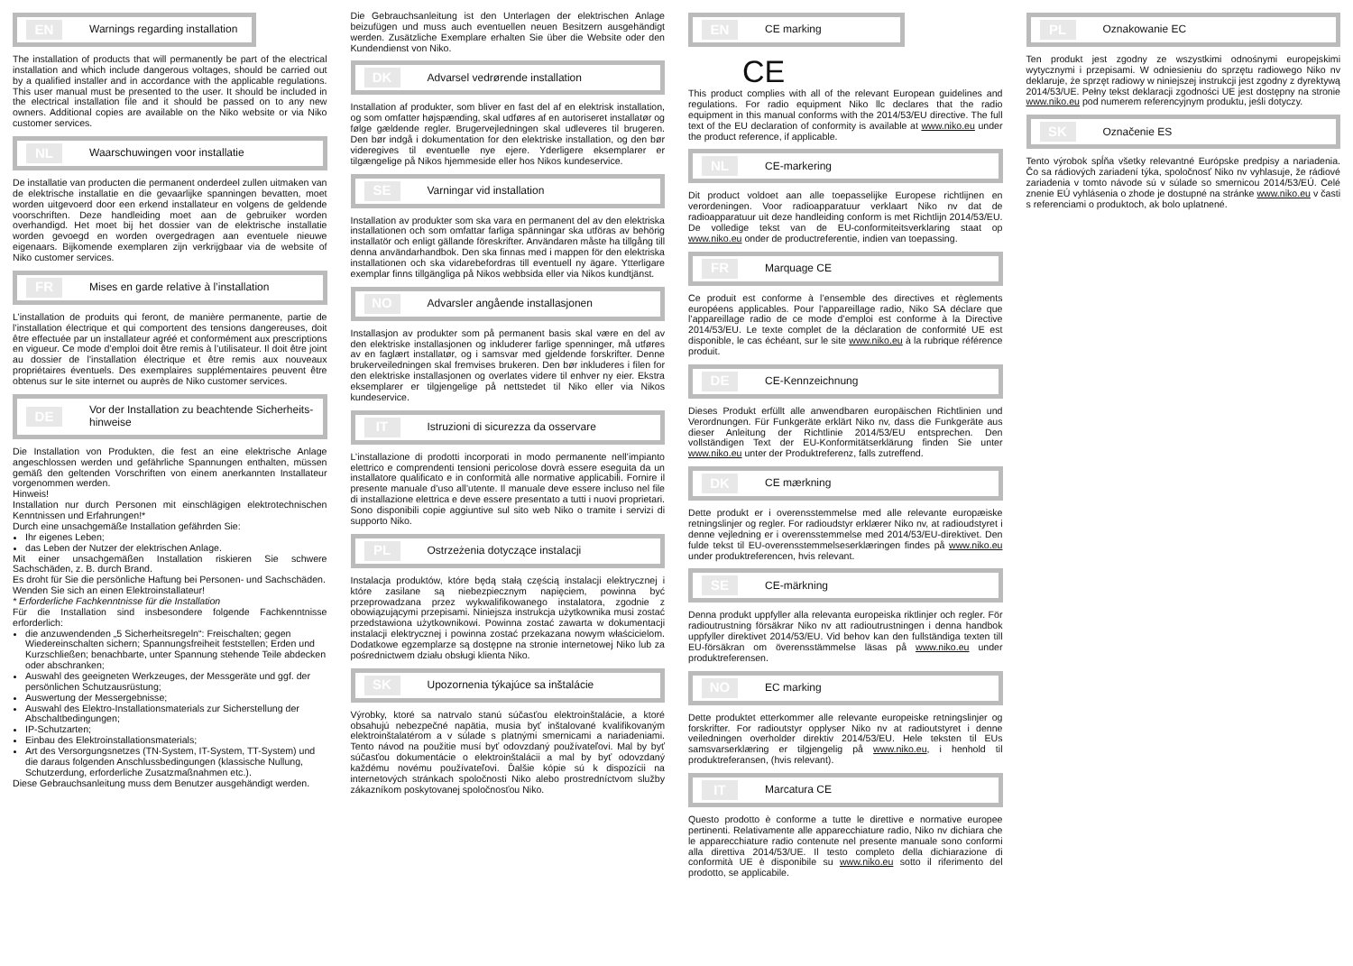EN Warnings regarding installation
The installation of products that will permanently be part of the electrical installation and which include dangerous voltages, should be carried out by a qualified installer and in accordance with the applicable regulations. This user manual must be presented to the user. It should be included in the electrical installation file and it should be passed on to any new owners. Additional copies are available on the Niko website or via Niko customer services.
NL Waarschuwingen voor installatie
De installatie van producten die permanent onderdeel zullen uitmaken van de elektrische installatie en die gevaarlijke spanningen bevatten, moet worden uitgevoerd door een erkend installateur en volgens de geldende voorschriften. Deze handleiding moet aan de gebruiker worden overhandigd. Het moet bij het dossier van de elektrische installatie worden gevoegd en worden overgedragen aan eventuele nieuwe eigenaars. Bijkomende exemplaren zijn verkrijgbaar via de website of Niko customer services.
FR Mises en garde relative à l’installation
L’installation de produits qui feront, de manière permanente, partie de l’installation électrique et qui comportent des tensions dangereuses, doit être effectuée par un installateur agréé et conformément aux prescriptions en vigueur. Ce mode d’emploi doit être remis à l’utilisateur. Il doit être joint au dossier de l’installation électrique et être remis aux nouveaux propriétaires éventuels. Des exemplaires supplémentaires peuvent être obtenus sur le site internet ou auprès de Niko customer services.
DE Vor der Installation zu beachtende Sicherheits-
hinweise
Die Installation von Produkten, die fest an eine elektrische Anlage angeschlossen werden und gefährliche Spannungen enthalten, müssen gemäß den geltenden Vorschriften von einem anerkannten Installateur vorgenommen werden.
Hinweis!
Installation nur durch Personen mit einschlägigen elektrotechnischen Kenntnissen und Erfahrungen!*
Durch eine unsachgemäße Installation gefährden Sie:
Ihr eigenes Leben;
das Leben der Nutzer der elektrischen Anlage.
Mit einer unsachgemäßen Installation riskieren Sie schwere Sachschäden, z. B. durch Brand.
Es droht für Sie die persönliche Haftung bei Personen- und Sachschäden.
Wenden Sie sich an einen Elektroinstallateur!
* Erforderliche Fachkenntnisse für die Installation
Für die Installation sind insbesondere folgende Fachkenntnisse erforderlich:
die anzuwendenden „5 Sicherheitsregeln“: Freischalten; gegen Wiedereinschalten sichern; Spannungsfreiheit feststellen; Erden und Kurzschließen; benachbarte, unter Spannung stehende Teile abdecken oder abschranken;
Auswahl des geeigneten Werkzeuges, der Messgeräte und ggf. der persönlichen Schutzausrüstung;
Auswertung der Messergebnisse;
Auswahl des Elektro-Installationsmaterials zur Sicherstellung der Abschaltbedingungen;
IP-Schutzarten;
Einbau des Elektroinstallationsmaterials;
Art des Versorgungsnetzes (TN-System, IT-System, TT-System) und die daraus folgenden Anschlussbedingungen (klassische Nullung, Schutzerdung, erforderliche Zusatzmaßnahmen etc.).
Diese Gebrauchsanleitung muss dem Benutzer ausgehändigt werden.
Die Gebrauchsanleitung ist den Unterlagen der elektrischen Anlage beizufügen und muss auch eventuellen neuen Besitzern ausgehändigt werden. Zusätzliche Exemplare erhalten Sie über die Website oder den Kundendienst von Niko.
DK Advarsel vedrørende installation
Installation af produkter, som bliver en fast del af en elektrisk installation, og som omfatter højspænding, skal udføres af en autoriseret installatør og følge gældende regler. Brugervejledningen skal udleveres til brugeren. Den bør indgå i dokumentation for den elektriske installation, og den bør videregives til eventuelle nye ejere. Yderligere eksemplarer er tilgængelige på Nikos hjemmeside eller hos Nikos kundeservice.
SE Varningar vid installation
Installation av produkter som ska vara en permanent del av den elektriska installationen och som omfattar farliga spänningar ska utföras av behörig installatör och enligt gällande föreskrifter. Användaren måste ha tillgång till denna användarhandbok. Den ska finnas med i mappen för den elektriska installationen och ska vidarebefordras till eventuell ny ägare. Ytterligare exemplar finns tillgängliga på Nikos webbsida eller via Nikos kundtjänst.
NO Advarsler angående installasjonen
Installasjon av produkter som på permanent basis skal være en del av den elektriske installasjonen og inkluderer farlige spenninger, må utføres av en faglært installatør, og i samsvar med gjeldende forskrifter. Denne brukerveiledningen skal fremvises brukeren. Den bør inkluderes i filen for den elektriske installasjonen og overlates videre til enhver ny eier. Ekstra eksemplarer er tilgjengelige på nettstedet til Niko eller via Nikos kundeservice.
IT Istruzioni di sicurezza da osservare
L’installazione di prodotti incorporati in modo permanente nell’impianto elettrico e comprendenti tensioni pericolose dovrà essere eseguita da un installatore qualificato e in conformità alle normative applicabili. Fornire il presente manuale d’uso all’utente. Il manuale deve essere incluso nel file di installazione elettrica e deve essere presentato a tutti i nuovi proprietari. Sono disponibili copie aggiuntive sul sito web Niko o tramite i servizi di supporto Niko.
PL Ostrzeżenia dotyczące instalacji
Instalacja produktów, które będą stałą częścią instalacji elektrycznej i które zasilane są niebezpiecznym napięciem, powinna być przeprowadzana przez wykwalifikowanego instalatora, zgodnie z obowiązującymi przepisami. Niniejsza instrukcja użytkownika musi zostać przedstawiona użytkownikowi. Powinna zostać zawarta w dokumentacji instalacji elektrycznej i powinna zostać przekazana nowym właścicielom. Dodatkowe egzemplarze są dostępne na stronie internetowej Niko lub za pośrednictwem działu obsługi klienta Niko.
SK Upozornenia týkajúce sa inštalácie
Výrobky, ktoré sa natrvalo stanú súčasťou elektroinštalácie, a ktoré obsahujú nebezpečné napätia, musia byť inštalované kvalifikovaným elektroinštalatérom a v súlade s platnými smernicami a nariadeniami. Tento návod na použitie musí byť odovzdaný používateľovi. Mal by byť súčasťou dokumentácie o elektroinštalácii a mal by byť odovzdaný každému novému používateľovi. Ďalšie kópie sú k dispozícii na internetových stránkach spoločnosti Niko alebo prostredníctvom služby zákazníkom poskytovanej spoločnosťou Niko.
EN CE marking
CE
This product complies with all of the relevant European guidelines and regulations. For radio equipment Niko llc declares that the radio equipment in this manual conforms with the 2014/53/EU directive. The full text of the EU declaration of conformity is available at www.niko.eu under the product reference, if applicable.
NL CE-markering
Dit product voldoet aan alle toepasselijke Europese richtlijnen en verordeningen. Voor radioapparatuur verklaart Niko nv dat de radioapparatuur uit deze handleiding conform is met Richtlijn 2014/53/EU. De volledige tekst van de EU-conformiteitsverklaring staat op www.niko.eu onder de productreferentie, indien van toepassing.
FR Marquage CE
Ce produit est conforme à l’ensemble des directives et règlements européens applicables. Pour l’appareillage radio, Niko SA déclare que l’appareillage radio de ce mode d’emploi est conforme à la Directive 2014/53/EU. Le texte complet de la déclaration de conformité UE est disponible, le cas échéant, sur le site www.niko.eu à la rubrique référence produit.
DE CE-Kennzeichnung
Dieses Produkt erfüllt alle anwendbaren europäischen Richtlinien und Verordnungen. Für Funkgeräte erklärt Niko nv, dass die Funkgeräte aus dieser Anleitung der Richtlinie 2014/53/EU entsprechen. Den vollständigen Text der EU-Konformitätserklärung finden Sie unter www.niko.eu unter der Produktreferenz, falls zutreffend.
DK CE mærkning
Dette produkt er i overensstemmelse med alle relevante europæiske retningslinjer og regler. For radioudstyr erklærer Niko nv, at radioudstyret i denne vejledning er i overensstemmelse med 2014/53/EU-direktivet. Den fulde tekst til EU-overensstemmelseserklæringen findes på www.niko.eu under produktreferencen, hvis relevant.
SE CE-märkning
Denna produkt uppfyller alla relevanta europeiska riktlinjer och regler. För radioutrustning försäkrar Niko nv att radioutrustningen i denna handbok uppfyller direktivet 2014/53/EU. Vid behov kan den fullständiga texten till EU-försäkran om överensstämmelse läsas på www.niko.eu under produktreferensen.
NO EC marking
Dette produktet etterkommer alle relevante europeiske retningslinjer og forskrifter. For radioutstyr opplyser Niko nv at radioutstyret i denne veiledningen overholder direktiv 2014/53/EU. Hele teksten til EUs samsvarserklæring er tilgjengelig på www.niko.eu, i henhold til produktreferansen, (hvis relevant).
IT Marcatura CE
Questo prodotto è conforme a tutte le direttive e normative europee pertinenti. Relativamente alle apparecchiature radio, Niko nv dichiara che le apparecchiature radio contenute nel presente manuale sono conformi alla direttiva 2014/53/UE. Il testo completo della dichiarazione di conformità UE è disponibile su www.niko.eu sotto il riferimento del prodotto, se applicabile.
PL Oznakowanie EC
Ten produkt jest zgodny ze wszystkimi odnośnymi europejskimi wytycznymi i przepisami. W odniesieniu do sprzętu radiowego Niko nv deklaruje, że sprzęt radiowy w niniejszej instrukcji jest zgodny z dyrektywą 2014/53/UE. Pełny tekst deklaracji zgodności UE jest dostępny na stronie www.niko.eu pod numerem referencyjnym produktu, jeśli dotyczy.
SK Označenie ES
Tento výrobok spĺňa všetky relevantné Európske predpisy a nariadenia. Čo sa rádiových zariadení týka, spoločnosť Niko nv vyhlasuje, že rádiové zariadenia v tomto návode sú v súlade so smernicou 2014/53/EÚ. Celé znenie EÚ vyhlásenia o zhode je dostupné na stránke www.niko.eu v časti s referenciami o produktoch, ak bolo uplatnené.